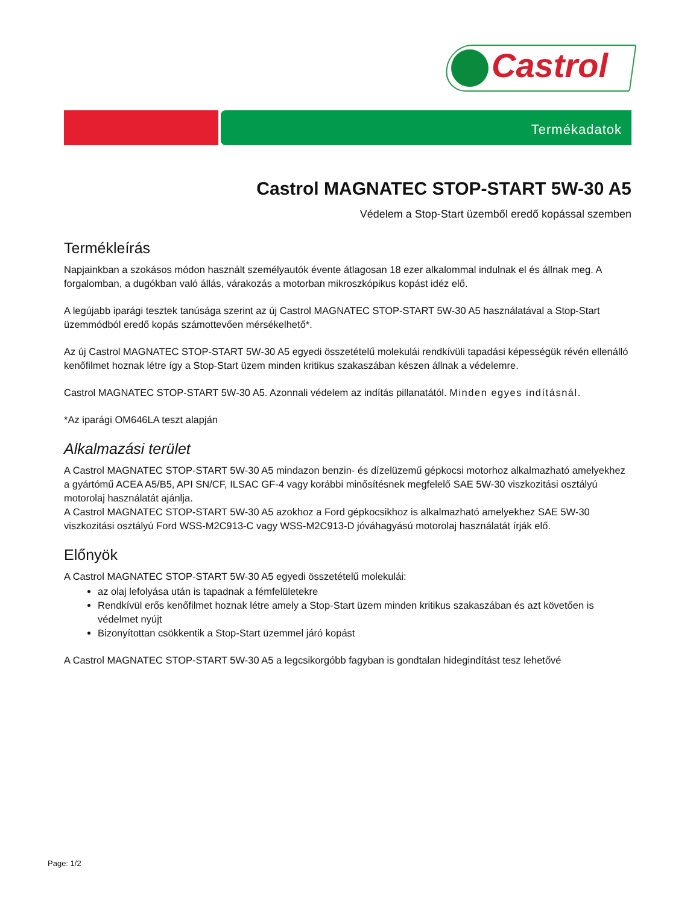Castrol
Termékadatok
Castrol MAGNATEC STOP-START 5W-30 A5
Védelem a Stop-Start üzemből eredő kopással szemben
Termékleírás
Napjainkban a szokásos módon használt személyautók évente átlagosan 18 ezer alkalommal indulnak el és állnak meg. A forgalomban, a dugókban való állás, várakozás a motorban mikroszkópikus kopást idéz elő.
A legújabb iparági tesztek tanúsága szerint az új Castrol MAGNATEC STOP-START 5W-30 A5 használatával a Stop-Start üzemmódból eredő kopás számottevően mérsékelhető*.
Az új Castrol MAGNATEC STOP-START 5W-30 A5 egyedi összetételű molekulái rendkívüli tapadási képességük révén ellenálló kenőfilmet hoznak létre így a Stop-Start üzem minden kritikus szakaszában készen állnak a védelemre.
Castrol MAGNATEC STOP-START 5W-30 A5. Azonnali védelem az indítás pillanatától. Minden egyes indításnál.
*Az iparági OM646LA teszt alapján
Alkalmazási terület
A Castrol MAGNATEC STOP-START 5W-30 A5 mindazon benzin- és dízelüzemű gépkocsi motorhoz alkalmazható amelyekhez a gyártómű ACEA A5/B5, API SN/CF, ILSAC GF-4 vagy korábbi minősítésnek megfelelő SAE 5W-30 viszkozitási osztályú motorolaj használatát ajánlja.
A Castrol MAGNATEC STOP-START 5W-30 A5 azokhoz a Ford gépkocsikhoz is alkalmazható amelyekhez SAE 5W-30 viszkozitási osztályú Ford WSS-M2C913-C vagy WSS-M2C913-D jóváhagyású motorolaj használatát írják elő.
Előnyök
A Castrol MAGNATEC STOP-START 5W-30 A5 egyedi összetételű molekulái:
az olaj lefolyása után is tapadnak a fémfelületekre
Rendkívül erős kenőfilmet hoznak létre amely a Stop-Start üzem minden kritikus szakaszában és azt követően is védelmet nyújt
Bizonyítottan csökkentik a Stop-Start üzemmel járó kopást
A Castrol MAGNATEC STOP-START 5W-30 A5 a legcsikorgóbb fagyban is gondtalan hidegindítást tesz lehetővé
Page: 1/2